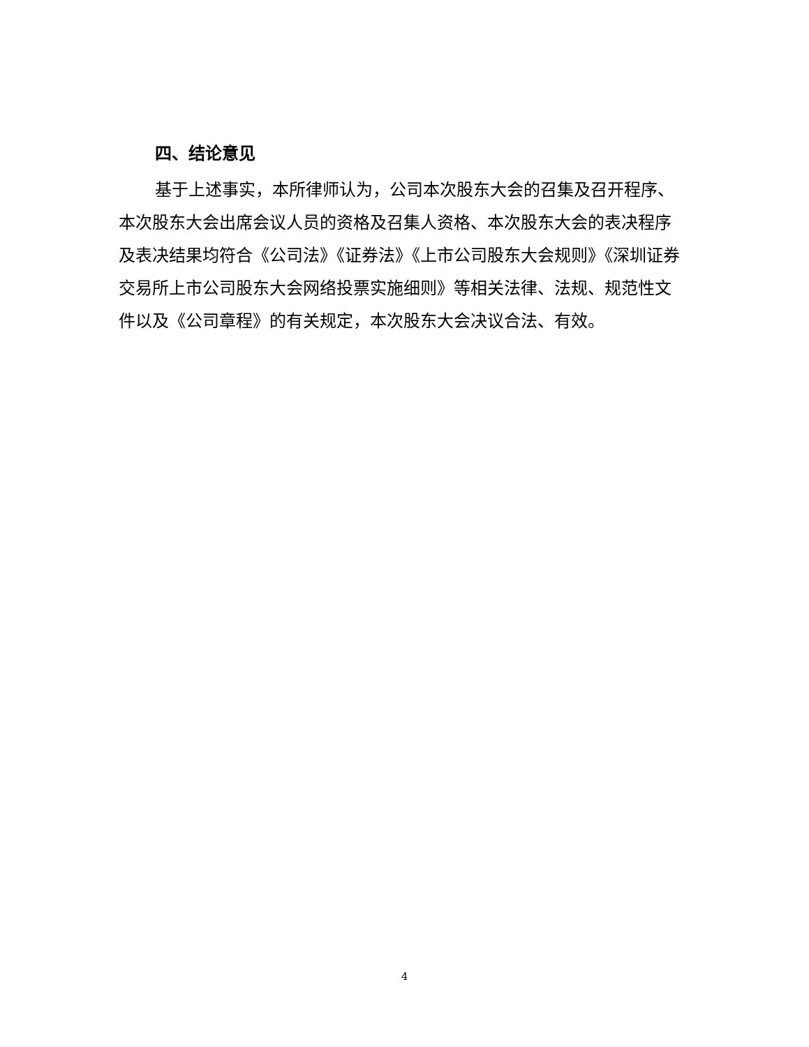四、结论意见
基于上述事实，本所律师认为，公司本次股东大会的召集及召开程序、本次股东大会出席会议人员的资格及召集人资格、本次股东大会的表决程序及表决结果均符合《公司法》《证券法》《上市公司股东大会规则》《深圳证券交易所上市公司股东大会网络投票实施细则》等相关法律、法规、规范性文件以及《公司章程》的有关规定，本次股东大会决议合法、有效。
4